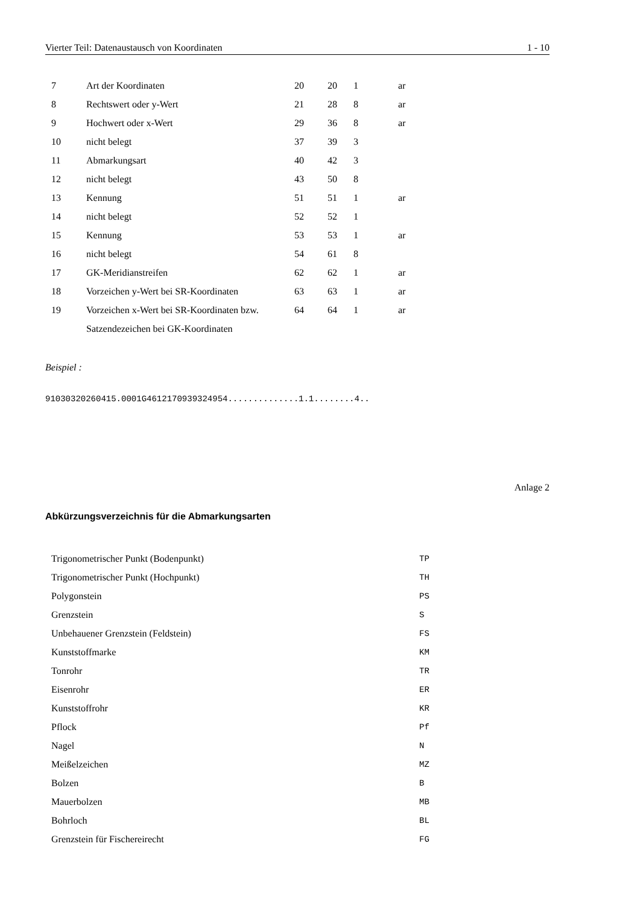Vierter Teil: Datenaustausch von Koordinaten 1 - 10
| 7 | Art der Koordinaten | 20 | 20 | 1 | ar |
| 8 | Rechtswert oder y-Wert | 21 | 28 | 8 | ar |
| 9 | Hochwert oder x-Wert | 29 | 36 | 8 | ar |
| 10 | nicht belegt | 37 | 39 | 3 | |
| 11 | Abmarkungsart | 40 | 42 | 3 | |
| 12 | nicht belegt | 43 | 50 | 8 | |
| 13 | Kennung | 51 | 51 | 1 | ar |
| 14 | nicht belegt | 52 | 52 | 1 | |
| 15 | Kennung | 53 | 53 | 1 | ar |
| 16 | nicht belegt | 54 | 61 | 8 | |
| 17 | GK-Meridianstreifen | 62 | 62 | 1 | ar |
| 18 | Vorzeichen y-Wert bei SR-Koordinaten | 63 | 63 | 1 | ar |
| 19 | Vorzeichen x-Wert bei SR-Koordinaten bzw. | 64 | 64 | 1 | ar |
| | Satzendezeichen bei GK-Koordinaten | | | | |
Beispiel :
91030320260415.0001G4612170939324954..............1.1........4..
Anlage 2
Abkürzungsverzeichnis für die Abmarkungsarten
| Trigonometrischer Punkt (Bodenpunkt) | TP |
| Trigonometrischer Punkt (Hochpunkt) | TH |
| Polygonstein | PS |
| Grenzstein | S |
| Unbehauener Grenzstein (Feldstein) | FS |
| Kunststoffmarke | KM |
| Tonrohr | TR |
| Eisenrohr | ER |
| Kunststoffrohr | KR |
| Pflock | Pf |
| Nagel | N |
| Meißelzeichen | MZ |
| Bolzen | B |
| Mauerbolzen | MB |
| Bohrloch | BL |
| Grenzstein für Fischereirecht | FG |